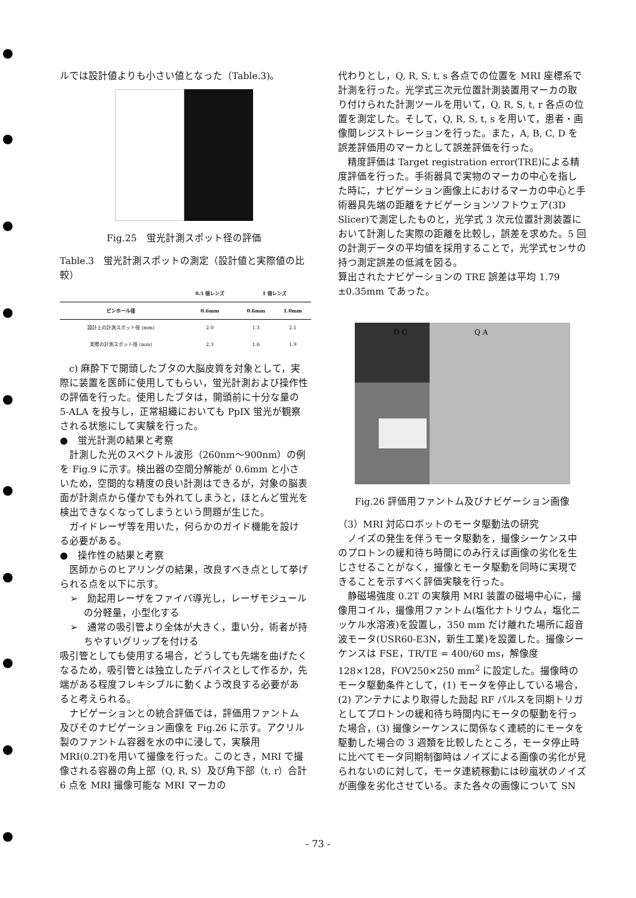ルでは設計値よりも小さい値となった（Table.3)。
Fig.25　蛍光計測スポット径の評価
Table.3　蛍光計測スポットの測定（設計値と実際値の比較）
| | 0.5 倍レンズ | 1 倍レンズ | |
| --- | --- | --- | --- |
| ピンホール径 | 0.6mm | 0.6mm | 1.0mm |
| 設計上の計測スポット径 (mm) | 2.0 | 1.3 | 2.1 |
| 実際の計測スポット径 (mm) | 2.3 | 1.6 | 1.9 |
c) 麻酔下で開頭したブタの大脳皮質を対象として，実際に装置を医師に使用してもらい，蛍光計測および操作性の評価を行った。使用したブタは，開頭前に十分な量の 5-ALA を投与し，正常組織においても PpIX 蛍光が観察される状態にして実験を行った。
●　蛍光計測の結果と考察
計測した光のスペクトル波形（260nm～900nm）の例を Fig.9 に示す。検出器の空間分解能が 0.6mm と小さいため，空間的な精度の良い計測はできるが，対象の脳表面が計測点から僅かでも外れてしまうと，ほとんど蛍光を検出できなくなってしまうという問題が生じた。
ガイドレーザ等を用いた，何らかのガイド機能を設ける必要がある。
●　操作性の結果と考察
医師からのヒアリングの結果，改良すべき点として挙げられる点を以下に示す。
➢　励起用レーザをファイバ導光し，レーザモジュールの分軽量，小型化する
➢　通常の吸引管より全体が大きく，重い分，術者が持ちやすいグリップを付ける
吸引管としても使用する場合，どうしても先端を曲げたくなるため，吸引管とは独立したデバイスとして作るか，先端がある程度フレキシブルに動くよう改良する必要があると考えられる。
ナビゲーションとの統合評価では，評価用ファントム及びそのナビゲーション画像を Fig.26 に示す。アクリル製のファントム容器を水の中に浸して，実験用 MRI(0.2T)を用いて撮像を行った。このとき，MRI で撮像される容器の角上部（Q, R, S）及び角下部（t, r）合計 6 点を MRI 撮像可能な MRI マーカの
代わりとし，Q, R, S, t, s 各点での位置を MRI 座標系で計測を行った。光学式三次元位置計測装置用マーカの取り付けられた計測ツールを用いて，Q, R, S, t, r 各点の位置を測定した。そして，Q, R, S, t, s を用いて，患者・画像間レジストレーションを行った。また，A, B, C, D を誤差評価用のマーカとして誤差評価を行った。
精度評価は Target registration error(TRE)による精度評価を行った。手術器具で実物のマーカの中心を指した時に，ナビゲーション画像上におけるマーカの中心と手術器具先端の距離をナビゲーションソフトウェア(3D Slicer)で測定したものと，光学式 3 次元位置計測装置において計測した実際の距離を比較し，誤差を求めた。5 回の計測データの平均値を採用することで，光学式センサの持つ測定誤差の低減を図る。
算出されたナビゲーションの TRE 誤差は平均 1.79 ±0.35mm であった。
D C
Q A
Fig.26 評価用ファントム及びナビゲーション画像
（3）MRI 対応ロボットのモータ駆動法の研究
ノイズの発生を伴うモータ駆動を，撮像シーケンス中のプロトンの緩和待ち時間にのみ行えば画像の劣化を生じさせることがなく，撮像とモータ駆動を同時に実現できることを示すべく評価実験を行った。
静磁場強度 0.2T の実験用 MRI 装置の磁場中心に，撮像用コイル，撮像用ファントム(塩化ナトリウム，塩化ニッケル水溶液)を設置し，350 mm だけ離れた場所に超音波モータ(USR60-E3N，新生工業)を設置した。撮像シーケンスは FSE，TR/TE = 400/60 ms，解像度 128×128，FOV250×250 mm<sup>2</sup> に設定した。撮像時のモータ駆動条件として，(1) モータを停止している場合，(2) アンテナにより取得した励起 RF パルスを同期トリガとしてプロトンの緩和待ち時間内にモータの駆動を行った場合，(3) 撮像シーケンスに関係なく連続的にモータを駆動した場合の 3 週類を比較したところ，モータ停止時に比べてモータ同期制御時はノイズによる画像の劣化が見られないのに対して，モータ連続稼動には砂嵐状のノイズが画像を劣化させている。また各々の画像について SN
- 73 -